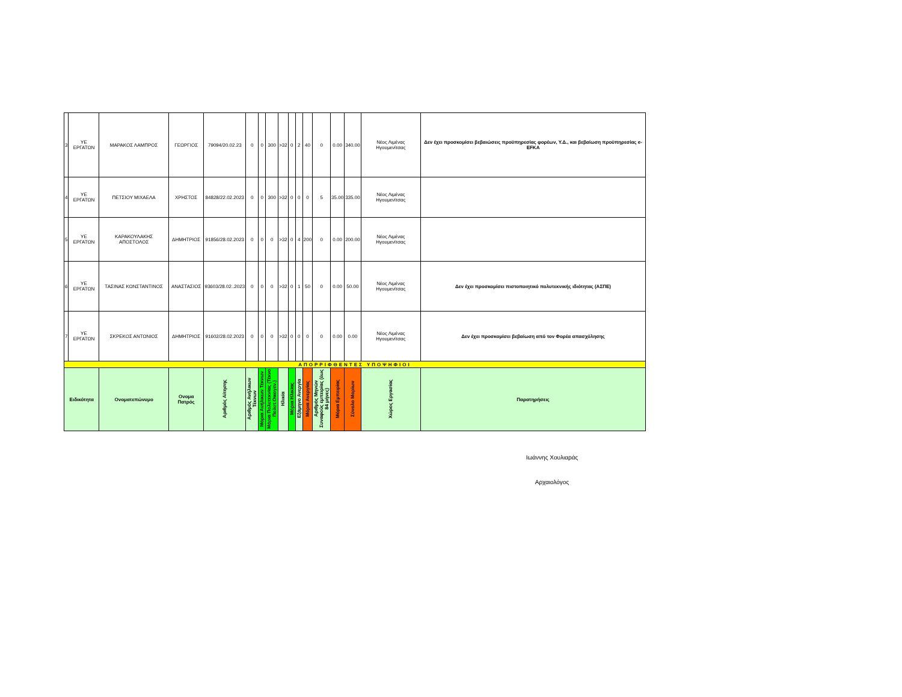| 3 | ΥΕ ΕΡΓΑΤΩΝ | ΜΑΡΑΚΟΣ ΛΑΜΠΡΟΣ | ΓΕΩΡΓΙΟΣ | 79094/20.02.23 | 0 | 0 | 300 | >32 | 0 | 2 | 40 | 0 | 0.00 | 340.00 | Νέος Λιμένας Ηγουμενίτσας | Δεν έχει προσκομίσει βεβαιώσεις προϋπηρεσίας φορέων, Υ.Δ., και βεβαίωση προϋπηρεσίας e-EFKA |
| 4 | ΥΕ ΕΡΓΑΤΩΝ | ΠΕΤΣΙΟΥ ΜΙΧΑΕΛΑ | ΧΡΗΣΤΟΣ | 84828/22.02.2023 | 0 | 0 | 300 | >32 | 0 | 0 | 0 | 5 | 35.00 | 335.00 | Νέος Λιμένας Ηγουμενίτσας | |
| 5 | ΥΕ ΕΡΓΑΤΩΝ | ΚΑΡΑΚΟΥΛΑΚΗΣ ΑΠΟΣΤΟΛΟΣ | ΔΗΜΗΤΡΙΟΣ | 91856/28.02.2023 | 0 | 0 | 0 | >32 | 0 | 4 | 200 | 0 | 0.00 | 200.00 | Νέος Λιμένας Ηγουμενίτσας | |
| 6 | ΥΕ ΕΡΓΑΤΩΝ | ΤΑΣΙΝΑΣ ΚΩΝΣΤΑΝΤΙΝΟΣ | ΑΝΑΣΤΑΣΙΟΣ | 93603/28.02..2023 | 0 | 0 | 0 | >32 | 0 | 1 | 50 | 0 | 0.00 | 50.00 | Νέος Λιμένας Ηγουμενίτσας | Δεν έχει προσκομίσει πιστοποιητικό πολυτεκνικής ιδιότητας (ΑΣΠΕ) |
| 7 | ΥΕ ΕΡΓΑΤΩΝ | ΣΚΡΕΚΟΣ ΑΝΤΩΝΙΟΣ | ΔΗΜΗΤΡΙΟΣ | 91602/28.02.2023 | 0 | 0 | 0 | >32 | 0 | 0 | 0 | 0 | 0.00 | 0.00 | Νέος Λιμένας Ηγουμενίτσας | Δεν έχει προσκομίσει βεβαίωση από τον Φορέα απασχόλησης |
| ΑΠΟΡΡΙΦΘΕΝΤΕΣ ΥΠΟΨΗΦΙΟΙ | | | | | | | | | | | | | | | | |
| Ειδικότητα | | Ονοματεπώνυμο | Ονομα Πατρός | Αριθμός Αίτησης | Αριθμός Ανήλικων Τέκνων | Μόρια Ανήλικων Τέκνων | Μόρια Πολυτεκνίας (Τέκνο Πολυτ.Οικογεν.) | Ηλικία | Μόρια Ηλικίας | Εξάμηνο Ανεργία | Μόρια Ανεργίας | Αριθμός Μηνών Συναφούς εμπειρίας (έως 84 μήνες) | Μόρια Εμπειρίας | Σύνολο Μορίων | Χώρος Εργασίας | Παρατηρήσεις |
Ιωάννης Χουλιαράς
Αρχαιολόγος